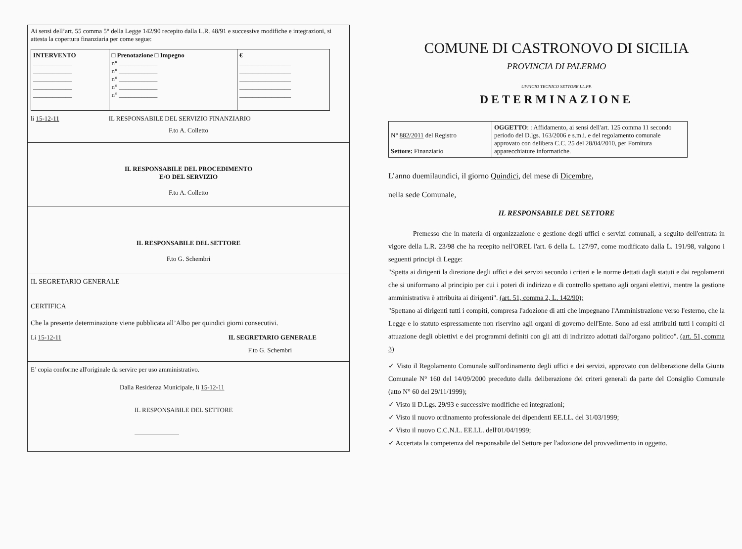Ai sensi dell’art. 55 comma 5° della Legge 142/90 recepito dalla L.R. 48/91 e successive modifiche e integrazioni, si attesta la copertura finanziaria per come segue:
| INTERVENTO ____________ ____________ ____________ ____________ ____________ | □ Prenotazione □ Impegno n° ____________ n° ____________ n° ____________ n° ____________ n° ____________ | € ________________ ________________ ________________ ________________ ________________ |
li 15-12-11 IL RESPONSABILE DEL SERVIZIO FINANZIARIO
F.to A. Colletto
IL RESPONSABILE DEL PROCEDIMENTO
E/O DEL SERVIZIO
F.to A. Colletto
IL RESPONSABILE DEL SETTORE
F.to G. Schembri
IL SEGRETARIO GENERALE
CERTIFICA
Che la presente determinazione viene pubblicata all’Albo per quindici giorni consecutivi.
Li 15-12-11 IL SEGRETARIO GENERALE
F.to G. Schembri
E’ copia conforme all'originale da servire per uso amministrativo.
Dalla Residenza Municipale, li 15-12-11
IL RESPONSABILE DEL SETTORE
COMUNE DI CASTRONOVO DI SICILIA
PROVINCIA DI PALERMO
UFFICIO TECNICO SETTORE LL.PP.
DETERMINAZIONE
| N° 882/2011 del Registro Settore: Finanziario | OGGETTO : : Affidamento, ai sensi dell'art. 125 comma 11 secondo periodo del D.lgs. 163/2006 e s.m.i. e del regolamento comunale approvato con delibera C.C. 25 del 28/04/2010, per Fornitura apparecchiature informatiche. |
L’anno duemilaundici, il giorno Quindici, del mese di Dicembre,
nella sede Comunale,
IL RESPONSABILE DEL SETTORE
Premesso che in materia di organizzazione e gestione degli uffici e servizi comunali, a seguito dell'entrata in vigore della L.R. 23/98 che ha recepito nell'OREL l'art. 6 della L. 127/97, come modificato dalla L. 191/98, valgono i seguenti principi di Legge:
"Spetta ai dirigenti la direzione degli uffici e dei servizi secondo i criteri e le norme dettati dagli statuti e dai regolamenti che si uniformano al principio per cui i poteri di indirizzo e di controllo spettano agli organi elettivi, mentre la gestione amministrativa è attribuita ai dirigenti". (art. 51, comma 2, L. 142/90);
"Spettano ai dirigenti tutti i compiti, compresa l'adozione di atti che impegnano l'Amministrazione verso l'esterno, che la Legge e lo statuto espressamente non riservino agli organi di governo dell'Ente. Sono ad essi attribuiti tutti i compiti di attuazione degli obiettivi e dei programmi definiti con gli atti di indirizzo adottati dall'organo politico". (art. 51, comma 3)
✓ Visto il Regolamento Comunale sull'ordinamento degli uffici e dei servizi, approvato con deliberazione della Giunta Comunale N° 160 del 14/09/2000 preceduto dalla deliberazione dei criteri generali da parte del Consiglio Comunale (atto N° 60 del 29/11/1999);
✓ Visto il D.Lgs. 29/93 e successive modifiche ed integrazioni;
✓ Visto il nuovo ordinamento professionale dei dipendenti EE.LL. del 31/03/1999;
✓ Visto il nuovo C.C.N.L. EE.LL. dell'01/04/1999;
✓ Accertata la competenza del responsabile del Settore per l'adozione del provvedimento in oggetto.